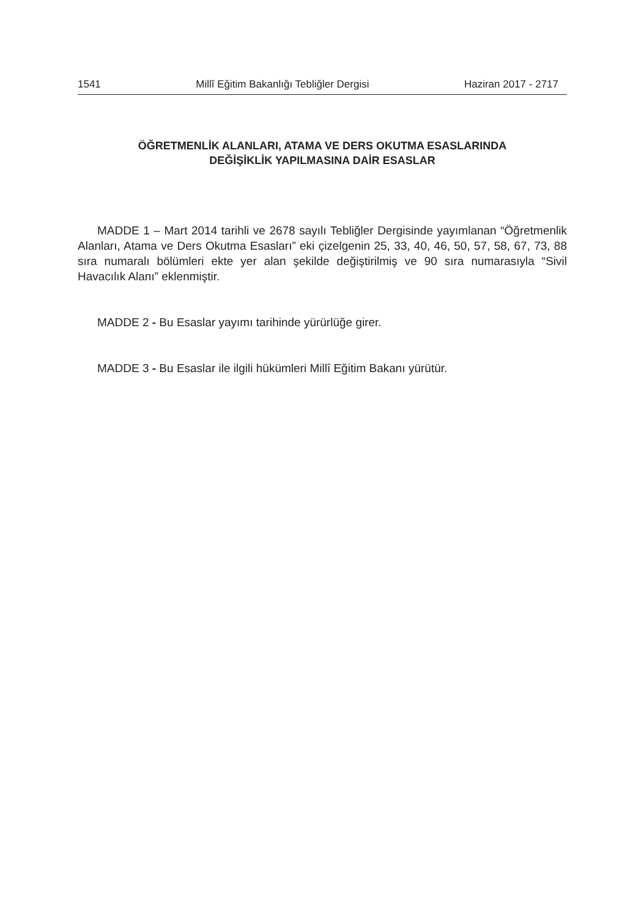1541 Millî Eğitim Bakanlığı Tebliğler Dergisi Haziran 2017 - 2717
ÖĞRETMENLİK ALANLARI, ATAMA VE DERS OKUTMA ESASLARINDA
DEĞİŞİKLİK YAPILMASINA DAİR ESASLAR
MADDE 1 – Mart 2014 tarihli ve 2678 sayılı Tebliğler Dergisinde yayımlanan “Öğretmenlik Alanları, Atama ve Ders Okutma Esasları” eki çizelgenin 25, 33, 40, 46, 50, 57, 58, 67, 73, 88 sıra numaralı bölümleri ekte yer alan şekilde değiştirilmiş ve 90 sıra numarasıyla “Sivil Havacılık Alanı” eklenmiştir.
MADDE 2 - Bu Esaslar yayımı tarihinde yürürlüğe girer.
MADDE 3 - Bu Esaslar ile ilgili hükümleri Millî Eğitim Bakanı yürütür.